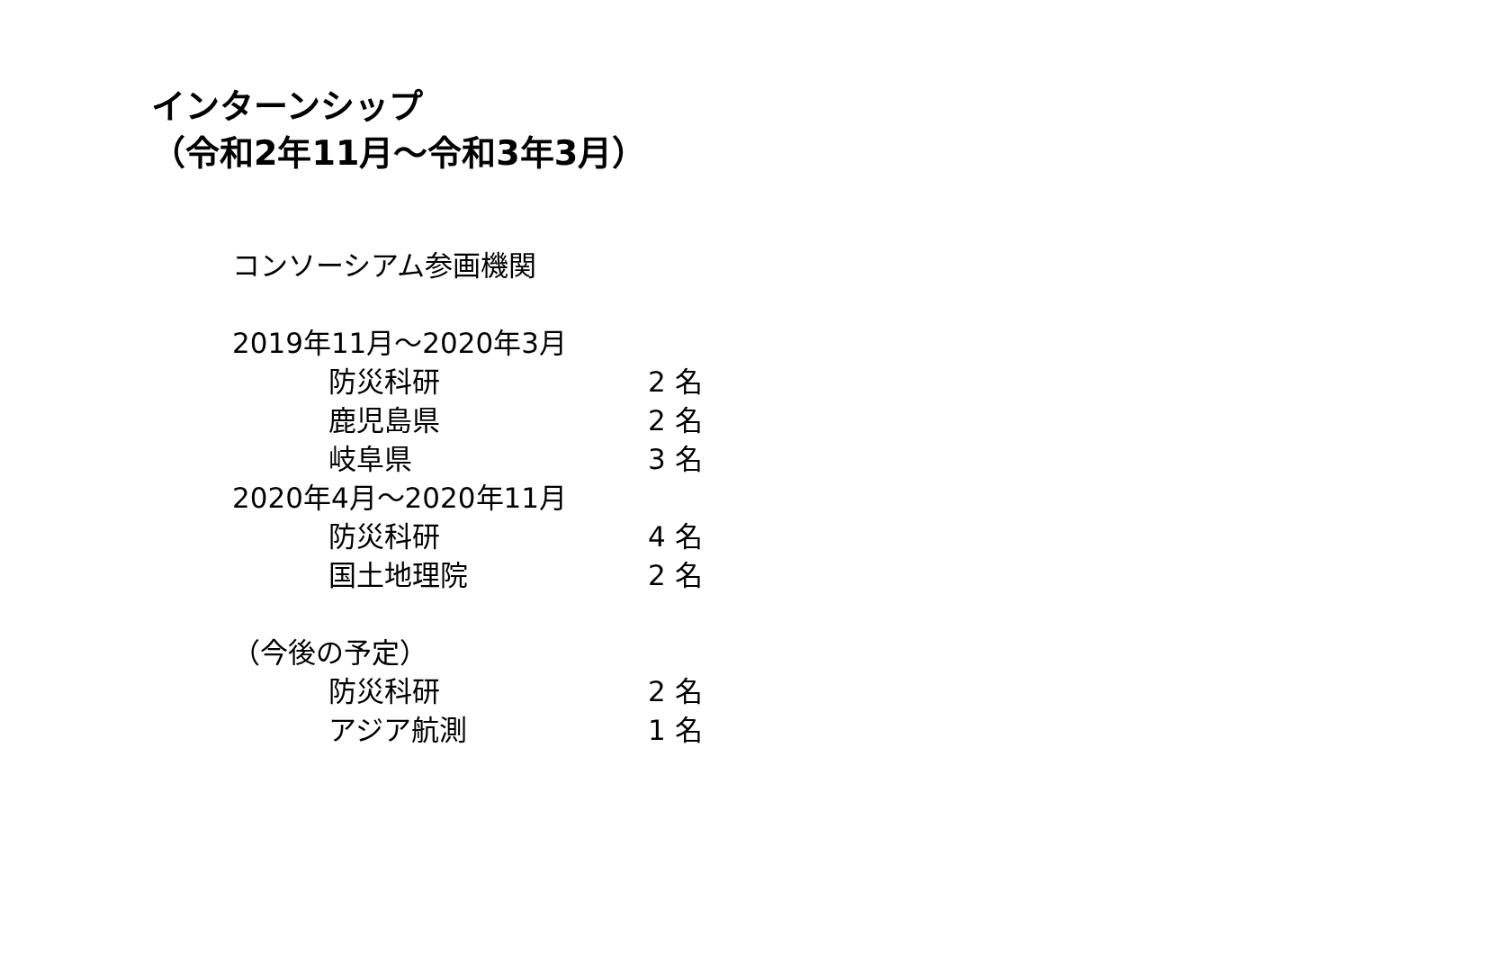インターンシップ
（令和2年11月～令和3年3月）
コンソーシアム参画機関
2019年11月～2020年3月
防災科研 2 名
鹿児島県 2 名
岐阜県 3 名
2020年4月～2020年11月
防災科研 4 名
国土地理院 2 名
（今後の予定）
防災科研 2 名
アジア航測 1 名